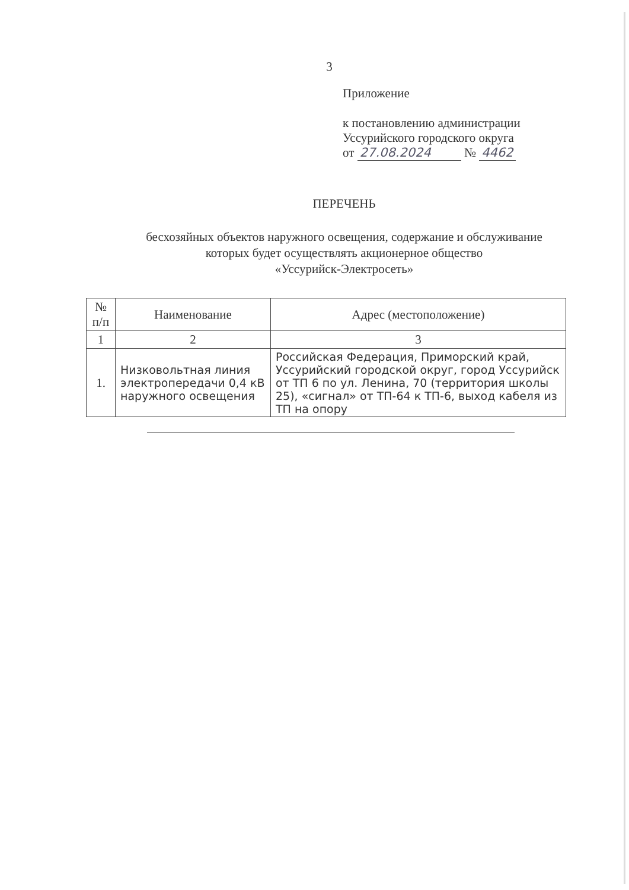3
Приложение
к постановлению администрации
Уссурийского городского округа
от 27.08.2024 № 4462
ПЕРЕЧЕНЬ
бесхозяйных объектов наружного освещения, содержание и обслуживание
которых будет осуществлять акционерное общество
«Уссурийск-Электросеть»
| № п/п | Наименование | Адрес (местоположение) |
| --- | --- | --- |
| 1 | 2 | 3 |
| 1. | Низковольтная линия электропередачи 0,4 кВ наружного освещения | Российская Федерация, Приморский край, Уссурийский городской округ, город Уссурийск от ТП 6 по ул. Ленина, 70 (территория школы 25), «сигнал» от ТП-64 к ТП-6, выход кабеля из ТП на опору |